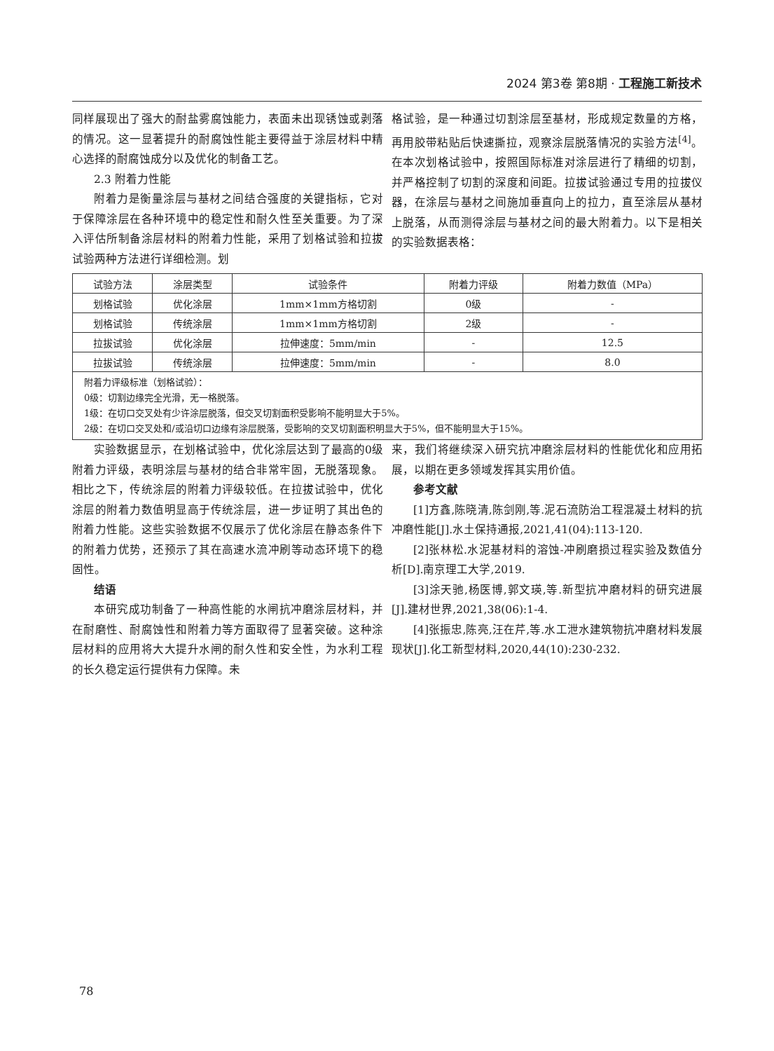2024 第3卷 第8期 · 工程施工新技术
同样展现出了强大的耐盐雾腐蚀能力，表面未出现锈蚀或剥落的情况。这一显著提升的耐腐蚀性能主要得益于涂层材料中精心选择的耐腐蚀成分以及优化的制备工艺。
2.3 附着力性能
附着力是衡量涂层与基材之间结合强度的关键指标，它对于保障涂层在各种环境中的稳定性和耐久性至关重要。为了深入评估所制备涂层材料的附着力性能，采用了划格试验和拉拔试验两种方法进行详细检测。划
格试验，是一种通过切割涂层至基材，形成规定数量的方格，再用胶带粘贴后快速撕拉，观察涂层脱落情况的实验方法<sup>[4]</sup>。在本次划格试验中，按照国际标准对涂层进行了精细的切割，并严格控制了切割的深度和间距。拉拔试验通过专用的拉拔仪器，在涂层与基材之间施加垂直向上的拉力，直至涂层从基材上脱落，从而测得涂层与基材之间的最大附着力。以下是相关的实验数据表格：
| 试验方法 | 涂层类型 | 试验条件 | 附着力评级 | 附着力数值（MPa） |
| --- | --- | --- | --- | --- |
| 划格试验 | 优化涂层 | 1mm×1mm方格切割 | 0级 | - |
| 划格试验 | 传统涂层 | 1mm×1mm方格切割 | 2级 | - |
| 拉拔试验 | 优化涂层 | 拉伸速度：5mm/min | - | 12.5 |
| 拉拔试验 | 传统涂层 | 拉伸速度：5mm/min | - | 8.0 |
| 附着力评级标准（划格试验）： 0级：切割边缘完全光滑，无一格脱落。 1级：在切口交叉处有少许涂层脱落，但交叉切割面积受影响不能明显大于5%。 2级：在切口交叉处和/或沿切口边缘有涂层脱落，受影响的交叉切割面积明显大于5%，但不能明显大于15%。 | | | | |
实验数据显示，在划格试验中，优化涂层达到了最高的0级附着力评级，表明涂层与基材的结合非常牢固，无脱落现象。相比之下，传统涂层的附着力评级较低。在拉拔试验中，优化涂层的附着力数值明显高于传统涂层，进一步证明了其出色的附着力性能。这些实验数据不仅展示了优化涂层在静态条件下的附着力优势，还预示了其在高速水流冲刷等动态环境下的稳固性。
结语
本研究成功制备了一种高性能的水闸抗冲磨涂层材料，并在耐磨性、耐腐蚀性和附着力等方面取得了显著突破。这种涂层材料的应用将大大提升水闸的耐久性和安全性，为水利工程的长久稳定运行提供有力保障。未
来，我们将继续深入研究抗冲磨涂层材料的性能优化和应用拓展，以期在更多领域发挥其实用价值。
参考文献
[1]方鑫,陈晓清,陈剑刚,等.泥石流防治工程混凝土材料的抗冲磨性能[J].水土保持通报,2021,41(04):113-120.
[2]张林松.水泥基材料的溶蚀-冲刷磨损过程实验及数值分析[D].南京理工大学,2019.
[3]涂天驰,杨医博,郭文瑛,等.新型抗冲磨材料的研究进展[J].建材世界,2021,38(06):1-4.
[4]张振忠,陈亮,汪在芹,等.水工泄水建筑物抗冲磨材料发展现状[J].化工新型材料,2020,44(10):230-232.
78